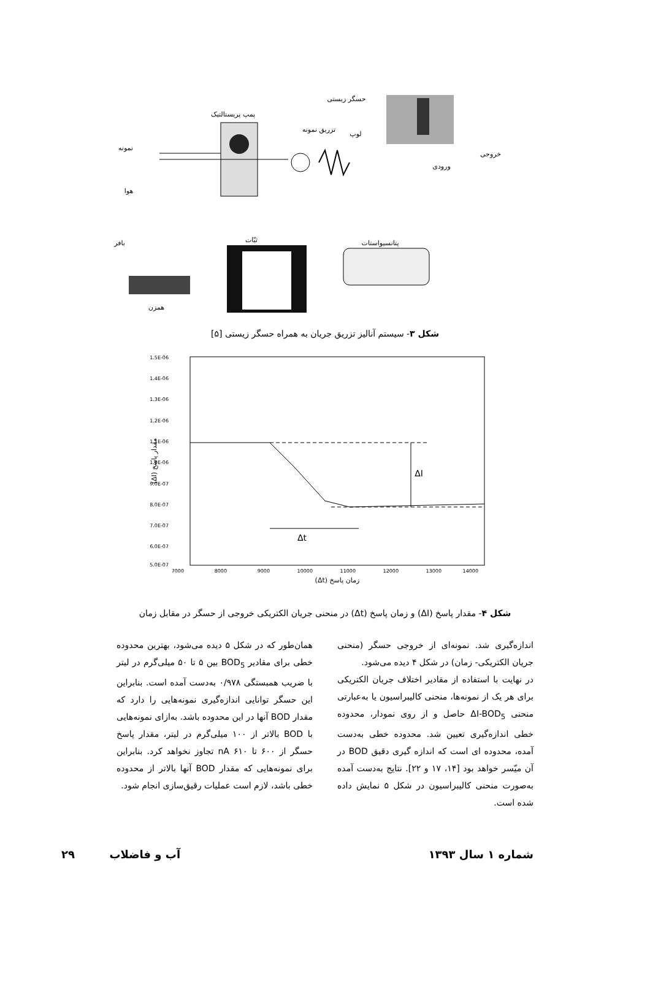حسگر زیستی
پمپ پریستالتیک
تزریق نمونه
لوپ
نمونه
خروجی
ورودی
هوا
بافر
ثبّات
پتانسیواستات
همزن
شکل ۳- سیستم آنالیز تزریق جریان به همراه حسگر زیستی [۵]
ΔI
Δt
1.5E-06
1.4E-06
1.3E-06
1.2E-06
1.1E-06
1.0E-06
9.0E-07
8.0E-07
7.0E-07
6.0E-07
5.0E-07
7000
8000
9000
10000
11000
12000
13000
14000
زمان پاسخ (Δt)
مقدار پاسخ (ΔI)
شکل ۴- مقدار پاسخ (ΔI) و زمان پاسخ (Δt) در منحنی جریان الکتریکی خروجی از حسگر در مقابل زمان
اندازه‌گیری شد. نمونه‌ای از خروجی حسگر (منحنی جریان الکتریکی- زمان) در شکل ۴ دیده می‌شود.
در نهایت با استفاده از مقادیر اختلاف جریان الکتریکی برای هر یک از نمونه‌ها، منحنی کالیبراسیون یا به‌عبارتی منحنی ΔI-BOD<sub>5</sub> حاصل و از روی نمودار، محدوده خطی اندازه‌گیری تعیین شد. محدوده خطی به‌دست آمده، محدوده ای است که اندازه گیری دقیق BOD در آن میّسر خواهد بود [۱۴، ۱۷ و ۲۲]. نتایج به‌دست آمده به‌صورت منحنی کالیبراسیون در شکل ۵ نمایش داده شده است.
همان‌طور که در شکل ۵ دیده می‌شود، بهترین محدوده خطی برای مقادیر BOD<sub>5</sub> بین ۵ تا ۵۰ میلی‌گرم در لیتر با ضریب همبستگی ۰/۹۷۸ به‌دست آمده است. بنابراین این حسگر توانایی اندازه‌گیری نمونه‌هایی را دارد که مقدار BOD آنها در این محدوده باشد. به‌ازای نمونه‌هایی با BOD بالاتر از ۱۰۰ میلی‌گرم در لیتر، مقدار پاسخ حسگر از ۶۰۰ تا ۶۱۰ nA تجاوز نخواهد کرد. بنابراین برای نمونه‌هایی که مقدار BOD آنها بالاتر از محدوده خطی باشد، لازم است عملیات رقیق‌سازی انجام شود.
شماره ۱ سال ۱۳۹۳ آب و فاضلاب ۲۹